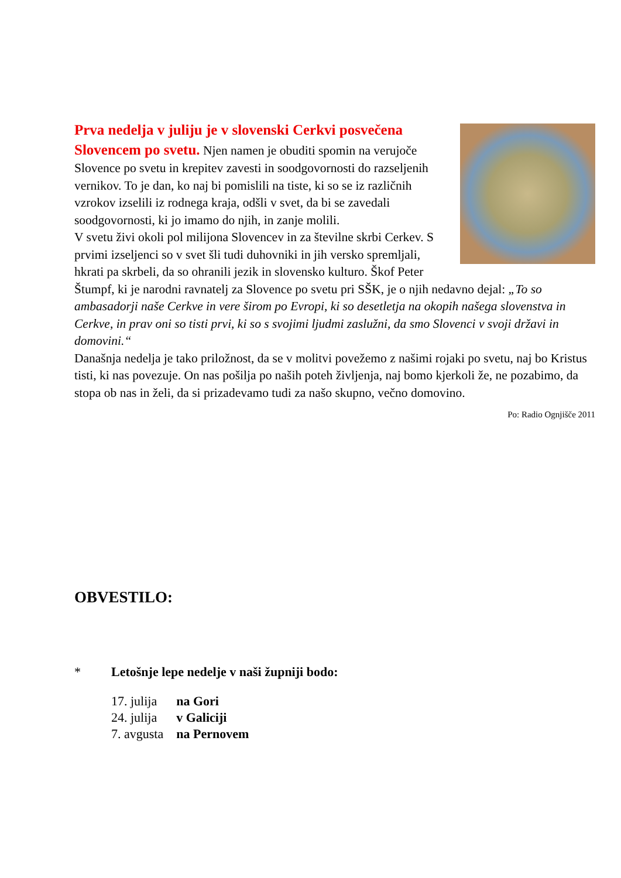Prva nedelja v juliju je v slovenski Cerkvi posvečena Slovencem po svetu. Njen namen je obuditi spomin na verujoče Slovence po svetu in krepitev zavesti in soodgovornosti do razseljenih vernikov. To je dan, ko naj bi pomislili na tiste, ki so se iz različnih vzrokov izselili iz rodnega kraja, odšli v svet, da bi se zavedali soodgovornosti, ki jo imamo do njih, in zanje molili.
V svetu živi okoli pol milijona Slovencev in za številne skrbi Cerkev. S prvimi izseljenci so v svet šli tudi duhovniki in jih versko spremljali, hkrati pa skrbeli, da so ohranili jezik in slovensko kulturo. Škof Peter Štumpf, ki je narodni ravnatelj za Slovence po svetu pri SŠK, je o njih nedavno dejal: „To so ambasadorji naše Cerkve in vere širom po Evropi, ki so desetletja na okopih našega slovenstva in Cerkve, in prav oni so tisti prvi, ki so s svojimi ljudmi zaslužni, da smo Slovenci v svoji državi in domovini.“
Današnja nedelja je tako priložnost, da se v molitvi povežemo z našimi rojaki po svetu, naj bo Kristus tisti, ki nas povezuje. On nas pošilja po naših poteh življenja, naj bomo kjerkoli že, ne pozabimo, da stopa ob nas in želi, da si prizadevamo tudi za našo skupno, večno domovino.
Po: Radio Ognjišče 2011
OBVESTILO:
* Letošnje lepe nedelje v naši župniji bodo:
| 17. julija | na Gori |
| 24. julija | v Galiciji |
| 7. avgusta | na Pernovem |